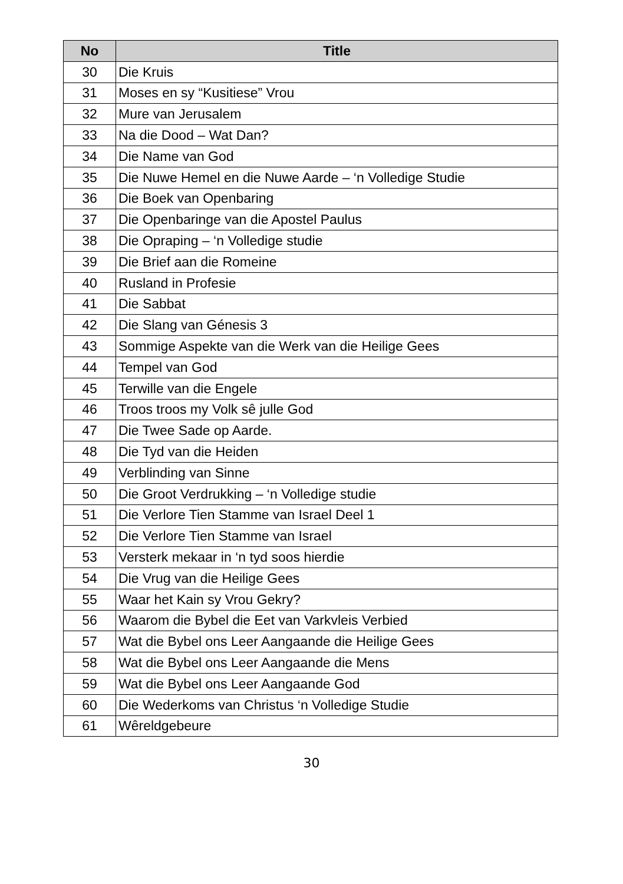| No | Title |
| --- | --- |
| 30 | Die Kruis |
| 31 | Moses en sy “Kusitiese” Vrou |
| 32 | Mure van Jerusalem |
| 33 | Na die Dood – Wat Dan? |
| 34 | Die Name van God |
| 35 | Die Nuwe Hemel en die Nuwe Aarde – ‘n Volledige Studie |
| 36 | Die Boek van Openbaring |
| 37 | Die Openbaringe van die Apostel Paulus |
| 38 | Die Opraping – ‘n Volledige studie |
| 39 | Die Brief aan die Romeine |
| 40 | Rusland in Profesie |
| 41 | Die Sabbat |
| 42 | Die Slang van Génesis 3 |
| 43 | Sommige Aspekte van die Werk van die Heilige Gees |
| 44 | Tempel van God |
| 45 | Terwille van die Engele |
| 46 | Troos troos my Volk sê julle God |
| 47 | Die Twee Sade op Aarde. |
| 48 | Die Tyd van die Heiden |
| 49 | Verblinding van Sinne |
| 50 | Die Groot Verdrukking – ‘n Volledige studie |
| 51 | Die Verlore Tien Stamme van Israel Deel 1 |
| 52 | Die Verlore Tien Stamme van Israel |
| 53 | Versterk mekaar in ‘n tyd soos hierdie |
| 54 | Die Vrug van die Heilige Gees |
| 55 | Waar het Kain sy Vrou Gekry? |
| 56 | Waarom die Bybel die Eet van Varkvleis Verbied |
| 57 | Wat die Bybel ons Leer Aangaande die Heilige Gees |
| 58 | Wat die Bybel ons Leer Aangaande die Mens |
| 59 | Wat die Bybel ons Leer Aangaande God |
| 60 | Die Wederkoms van Christus ‘n Volledige Studie |
| 61 | Wêreldgebeure |
30